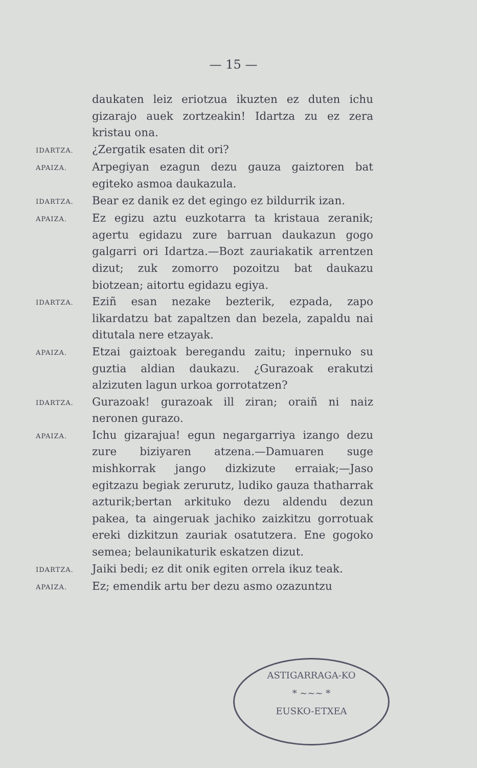— 15 —
daukaten leiz eriotzua ikuzten ez duten ichu gizarajo auek zortzeakin! Idartza zu ez zera kristau ona.
IDARTZA.
¿Zergatik esaten dit ori?
APAIZA.
Arpegiyan ezagun dezu gauza gaiztoren bat egiteko asmoa daukazula.
IDARTZA.
Bear ez danik ez det egingo ez bildurrik izan.
APAIZA.
Ez egizu aztu euzkotarra ta kristaua zeranik; agertu egidazu zure barruan daukazun gogo galgarri ori Idartza.—Bozt zauriakatik arrentzen dizut; zuk zomorro pozoitzu bat daukazu biotzean; aitortu egidazu egiya.
IDARTZA.
Eziñ esan nezake bezterik, ezpada, zapo likardatzu bat zapaltzen dan bezela, zapaldu nai ditutala nere etzayak.
APAIZA.
Etzai gaiztoak beregandu zaitu; inpernuko su guztia aldian daukazu. ¿Gurazoak erakutzi alzizuten lagun urkoa gorrotatzen?
IDARTZA.
Gurazoak! gurazoak ill ziran; oraiñ ni naiz neronen gurazo.
APAIZA.
Ichu gizarajua! egun negargarriya izango dezu zure biziyaren atzena.—Damuaren suge mishkorrak jango dizkizute erraiak;—Jaso egitzazu begiak zerurutz, ludiko gauza thatharrak azturik;bertan arkituko dezu aldendu dezun pakea, ta aingeruak jachiko zaizkitzu gorrotuak ereki dizkitzun zauriak osatutzera. Ene gogoko semea; belaunikaturik eskatzen dizut.
IDARTZA.
Jaiki bedi; ez dit onik egiten orrela ikuz teak.
APAIZA.
Ez; emendik artu ber dezu asmo ozazuntzu
ASTIGARRAGA-KO
* ~~~ *
EUSKO-ETXEA